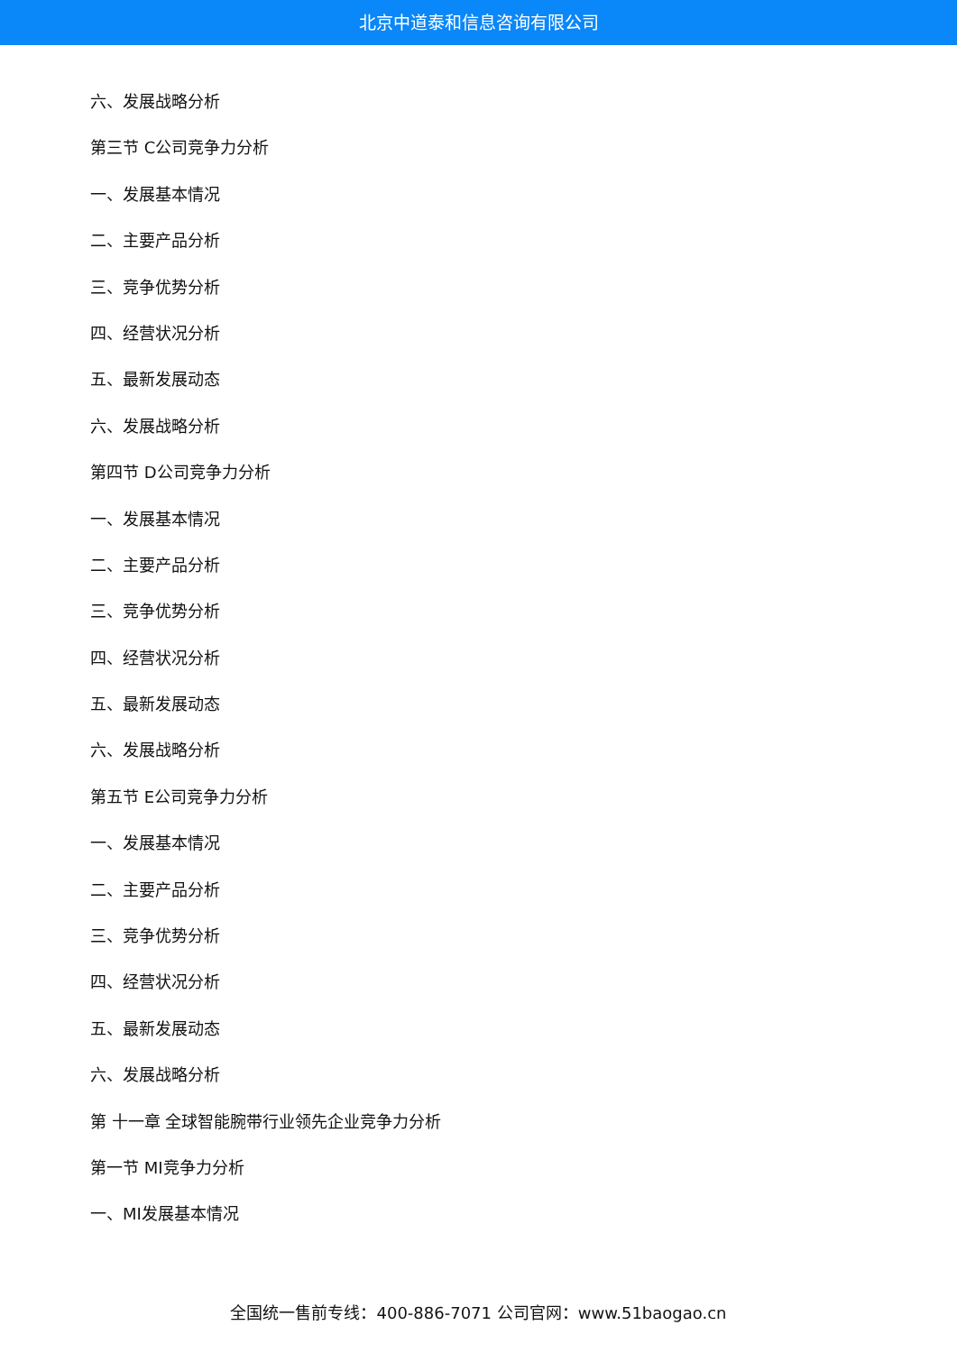北京中道泰和信息咨询有限公司
六、发展战略分析
第三节 C公司竞争力分析
一、发展基本情况
二、主要产品分析
三、竞争优势分析
四、经营状况分析
五、最新发展动态
六、发展战略分析
第四节 D公司竞争力分析
一、发展基本情况
二、主要产品分析
三、竞争优势分析
四、经营状况分析
五、最新发展动态
六、发展战略分析
第五节 E公司竞争力分析
一、发展基本情况
二、主要产品分析
三、竞争优势分析
四、经营状况分析
五、最新发展动态
六、发展战略分析
第 十一章 全球智能腕带行业领先企业竞争力分析
第一节 MI竞争力分析
一、MI发展基本情况
全国统一售前专线：400-886-7071 公司官网：www.51baogao.cn